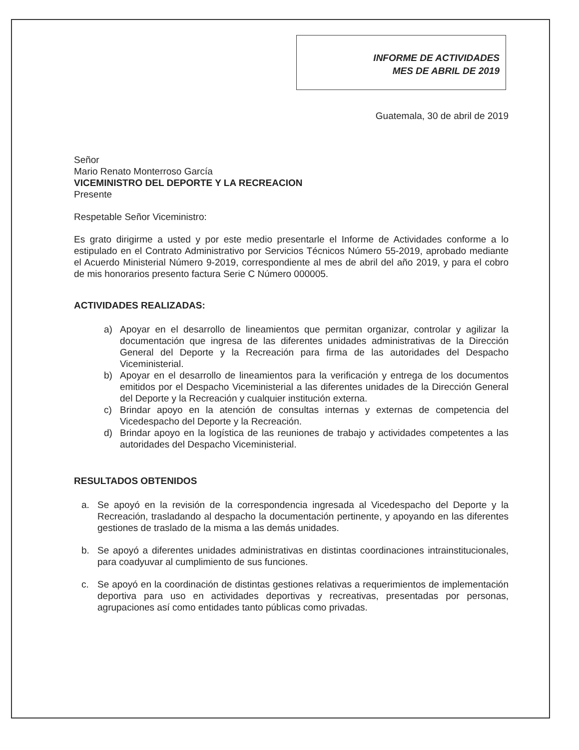INFORME DE ACTIVIDADES
MES DE ABRIL DE 2019
Guatemala, 30 de abril de 2019
Señor
Mario Renato Monterroso García
VICEMINISTRO DEL DEPORTE Y LA RECREACION
Presente
Respetable Señor Viceministro:
Es grato dirigirme a usted y por este medio presentarle el Informe de Actividades conforme a lo estipulado en el Contrato Administrativo por Servicios Técnicos Número 55-2019, aprobado mediante el Acuerdo Ministerial Número 9-2019, correspondiente al mes de abril del año 2019, y para el cobro de mis honorarios presento factura Serie C Número 000005.
ACTIVIDADES REALIZADAS:
a) Apoyar en el desarrollo de lineamientos que permitan organizar, controlar y agilizar la documentación que ingresa de las diferentes unidades administrativas de la Dirección General del Deporte y la Recreación para firma de las autoridades del Despacho Viceministerial.
b) Apoyar en el desarrollo de lineamientos para la verificación y entrega de los documentos emitidos por el Despacho Viceministerial a las diferentes unidades de la Dirección General del Deporte y la Recreación y cualquier institución externa.
c) Brindar apoyo en la atención de consultas internas y externas de competencia del Vicedespacho del Deporte y la Recreación.
d) Brindar apoyo en la logística de las reuniones de trabajo y actividades competentes a las autoridades del Despacho Viceministerial.
RESULTADOS OBTENIDOS
a. Se apoyó en la revisión de la correspondencia ingresada al Vicedespacho del Deporte y la Recreación, trasladando al despacho la documentación pertinente, y apoyando en las diferentes gestiones de traslado de la misma a las demás unidades.
b. Se apoyó a diferentes unidades administrativas en distintas coordinaciones intrainstitucionales, para coadyuvar al cumplimiento de sus funciones.
c. Se apoyó en la coordinación de distintas gestiones relativas a requerimientos de implementación deportiva para uso en actividades deportivas y recreativas, presentadas por personas, agrupaciones así como entidades tanto públicas como privadas.